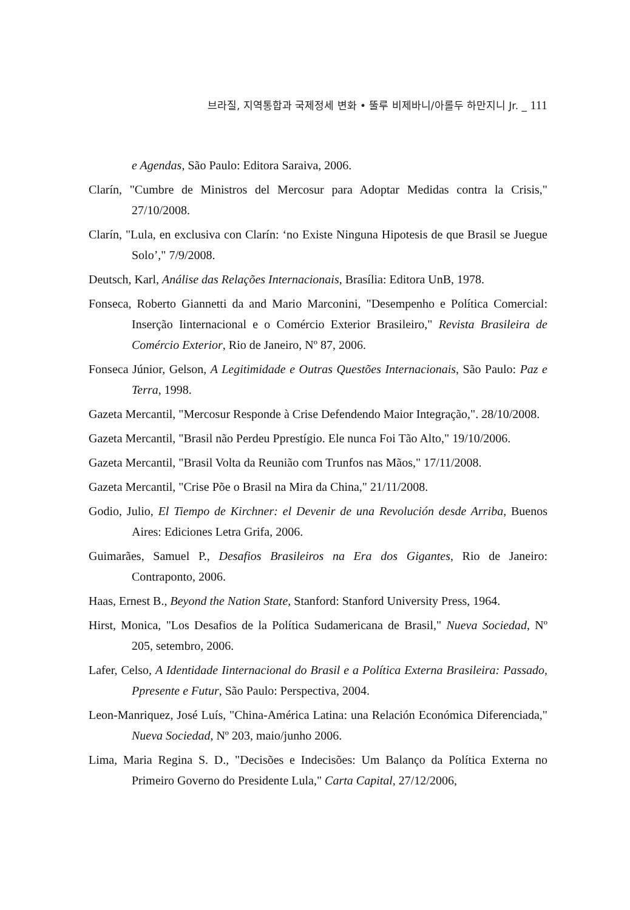브라질, 지역통합과 국제정세 변화 • 뚤루 비제바니/아롤두 하만지니 Jr. _ 111
e Agendas, São Paulo: Editora Saraiva, 2006.
Clarín, "Cumbre de Ministros del Mercosur para Adoptar Medidas contra la Crisis," 27/10/2008.
Clarín, "Lula, en exclusiva con Clarín: ‘no Existe Ninguna Hipotesis de que Brasil se Juegue Solo’," 7/9/2008.
Deutsch, Karl, Análise das Relações Internacionais, Brasília: Editora UnB, 1978.
Fonseca, Roberto Giannetti da and Mario Marconini, "Desempenho e Política Comercial: Inserção Iinternacional e o Comércio Exterior Brasileiro," Revista Brasileira de Comércio Exterior, Rio de Janeiro, Nº 87, 2006.
Fonseca Júnior, Gelson, A Legitimidade e Outras Questões Internacionais, São Paulo: Paz e Terra, 1998.
Gazeta Mercantil, "Mercosur Responde à Crise Defendendo Maior Integração,". 28/10/2008.
Gazeta Mercantil, "Brasil não Perdeu Pprestígio. Ele nunca Foi Tão Alto," 19/10/2006.
Gazeta Mercantil, "Brasil Volta da Reunião com Trunfos nas Mãos," 17/11/2008.
Gazeta Mercantil, "Crise Põe o Brasil na Mira da China," 21/11/2008.
Godio, Julio, El Tiempo de Kirchner: el Devenir de una Revolución desde Arriba, Buenos Aires: Ediciones Letra Grifa, 2006.
Guimarães, Samuel P., Desafios Brasileiros na Era dos Gigantes, Rio de Janeiro: Contraponto, 2006.
Haas, Ernest B., Beyond the Nation State, Stanford: Stanford University Press, 1964.
Hirst, Monica, "Los Desafios de la Política Sudamericana de Brasil," Nueva Sociedad, Nº 205, setembro, 2006.
Lafer, Celso, A Identidade Iinternacional do Brasil e a Política Externa Brasileira: Passado, Ppresente e Futur, São Paulo: Perspectiva, 2004.
Leon-Manriquez, José Luís, "China-América Latina: una Relación Económica Diferenciada," Nueva Sociedad, Nº 203, maio/junho 2006.
Lima, Maria Regina S. D., "Decisões e Indecisões: Um Balanço da Política Externa no Primeiro Governo do Presidente Lula," Carta Capital, 27/12/2006,